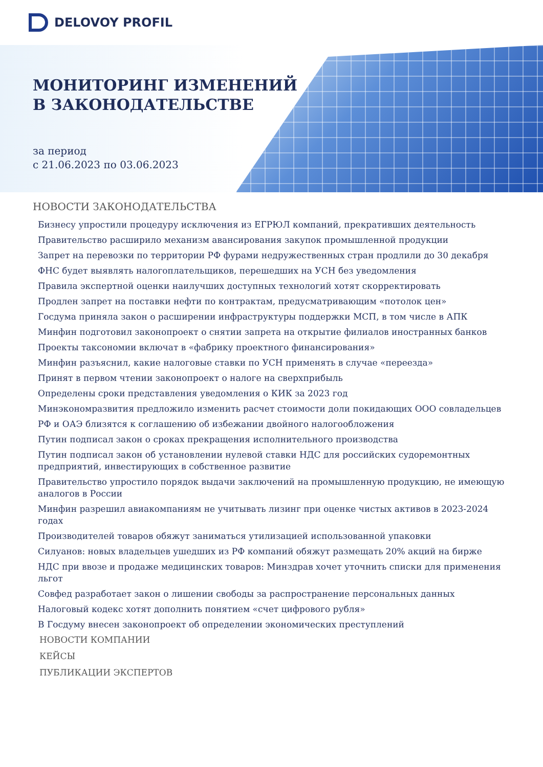DELOVOY PROFIL
МОНИТОРИНГ ИЗМЕНЕНИЙ
В ЗАКОНОДАТЕЛЬСТВЕ
за период
с 21.06.2023 по 03.06.2023
НОВОСТИ ЗАКОНОДАТЕЛЬСТВА
Бизнесу упростили процедуру исключения из ЕГРЮЛ компаний, прекративших деятельность
Правительство расширило механизм авансирования закупок промышленной продукции
Запрет на перевозки по территории РФ фурами недружественных стран продлили до 30 декабря
ФНС будет выявлять налогоплательщиков, перешедших на УСН без уведомления
Правила экспертной оценки наилучших доступных технологий хотят скорректировать
Продлен запрет на поставки нефти по контрактам, предусматривающим «потолок цен»
Госдума приняла закон о расширении инфраструктуры поддержки МСП, в том числе в АПК
Минфин подготовил законопроект о снятии запрета на открытие филиалов иностранных банков
Проекты таксономии включат в «фабрику проектного финансирования»
Минфин разъяснил, какие налоговые ставки по УСН применять в случае «переезда»
Принят в первом чтении законопроект о налоге на сверхприбыль
Определены сроки представления уведомления о КИК за 2023 год
Минэкономразвития предложило изменить расчет стоимости доли покидающих ООО совладельцев
РФ и ОАЭ близятся к соглашению об избежании двойного налогообложения
Путин подписал закон о сроках прекращения исполнительного производства
Путин подписал закон об установлении нулевой ставки НДС для российских судоремонтных предприятий, инвестирующих в собственное развитие
Правительство упростило порядок выдачи заключений на промышленную продукцию, не имеющую аналогов в России
Минфин разрешил авиакомпаниям не учитывать лизинг при оценке чистых активов в 2023-2024 годах
Производителей товаров обяжут заниматься утилизацией использованной упаковки
Силуанов: новых владельцев ушедших из РФ компаний обяжут размещать 20% акций на бирже
НДС при ввозе и продаже медицинских товаров: Минздрав хочет уточнить списки для применения льгот
Совфед разработает закон о лишении свободы за распространение персональных данных
Налоговый кодекс хотят дополнить понятием «счет цифрового рубля»
В Госдуму внесен законопроект об определении экономических преступлений
НОВОСТИ КОМПАНИИ
КЕЙСЫ
ПУБЛИКАЦИИ ЭКСПЕРТОВ